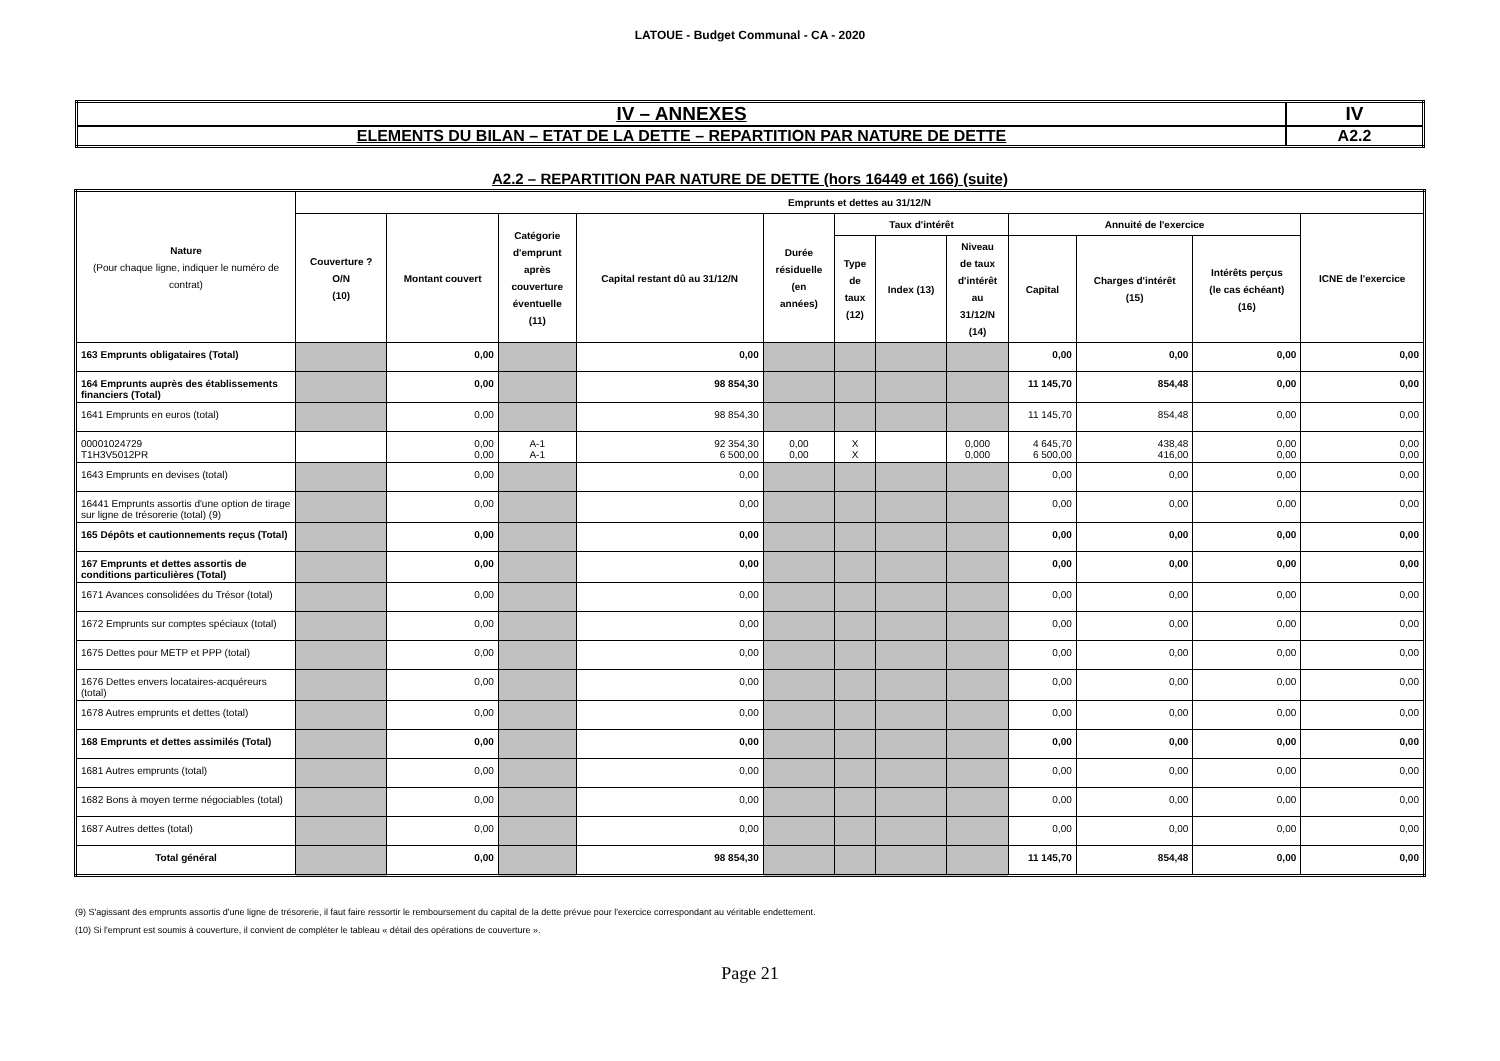LATOUE - Budget Communal - CA - 2020
| IV – ANNEXES | IV |
| ELEMENTS DU BILAN – ETAT DE LA DETTE – REPARTITION PAR NATURE DE DETTE | A2.2 |
A2.2 – REPARTITION PAR NATURE DE DETTE (hors 16449 et 166) (suite)
| Nature (Pour chaque ligne, indiquer le numéro de contrat) | Emprunts et dettes au 31/12/N | | | | | | | | | | | |
| --- | --- | --- | --- | --- | --- | --- | --- | --- | --- | --- | --- | --- |
| | Couverture ? O/N (10) | Montant couvert | Catégorie d'emprunt après couverture éventuelle (11) | Capital restant dû au 31/12/N | Durée résiduelle (en années) | Taux d'intérêt | | | Annuité de l'exercice | | | ICNE de l'exercice |
| | | | | | | Type de taux (12) | Index (13) | Niveau de taux d'intérêt au 31/12/N (14) | Capital | Charges d'intérêt (15) | Intérêts perçus (le cas échéant) (16) | |
| 163 Emprunts obligataires (Total) | | 0,00 | | 0,00 | | | | | 0,00 | 0,00 | 0,00 | 0,00 |
| 164 Emprunts auprès des établissements financiers (Total) | | 0,00 | | 98 854,30 | | | | | 11 145,70 | 854,48 | 0,00 | 0,00 |
| 1641 Emprunts en euros (total) | | 0,00 | | 98 854,30 | | | | | 11 145,70 | 854,48 | 0,00 | 0,00 |
| 00001024729 T1H3V5012PR | | 0,00 0,00 | A-1 A-1 | 92 354,30 6 500,00 | 0,00 0,00 | X X | | 0,000 0,000 | 4 645,70 6 500,00 | 438,48 416,00 | 0,00 0,00 | 0,00 0,00 |
| 1643 Emprunts en devises (total) | | 0,00 | | 0,00 | | | | | 0,00 | 0,00 | 0,00 | 0,00 |
| 16441 Emprunts assortis d'une option de tirage sur ligne de trésorerie (total) (9) | | 0,00 | | 0,00 | | | | | 0,00 | 0,00 | 0,00 | 0,00 |
| 165 Dépôts et cautionnements reçus (Total) | | 0,00 | | 0,00 | | | | | 0,00 | 0,00 | 0,00 | 0,00 |
| 167 Emprunts et dettes assortis de conditions particulières (Total) | | 0,00 | | 0,00 | | | | | 0,00 | 0,00 | 0,00 | 0,00 |
| 1671 Avances consolidées du Trésor (total) | | 0,00 | | 0,00 | | | | | 0,00 | 0,00 | 0,00 | 0,00 |
| 1672 Emprunts sur comptes spéciaux (total) | | 0,00 | | 0,00 | | | | | 0,00 | 0,00 | 0,00 | 0,00 |
| 1675 Dettes pour METP et PPP (total) | | 0,00 | | 0,00 | | | | | 0,00 | 0,00 | 0,00 | 0,00 |
| 1676 Dettes envers locataires-acquéreurs (total) | | 0,00 | | 0,00 | | | | | 0,00 | 0,00 | 0,00 | 0,00 |
| 1678 Autres emprunts et dettes (total) | | 0,00 | | 0,00 | | | | | 0,00 | 0,00 | 0,00 | 0,00 |
| 168 Emprunts et dettes assimilés (Total) | | 0,00 | | 0,00 | | | | | 0,00 | 0,00 | 0,00 | 0,00 |
| 1681 Autres emprunts (total) | | 0,00 | | 0,00 | | | | | 0,00 | 0,00 | 0,00 | 0,00 |
| 1682 Bons à moyen terme négociables (total) | | 0,00 | | 0,00 | | | | | 0,00 | 0,00 | 0,00 | 0,00 |
| 1687 Autres dettes (total) | | 0,00 | | 0,00 | | | | | 0,00 | 0,00 | 0,00 | 0,00 |
| Total général | | 0,00 | | 98 854,30 | | | | | 11 145,70 | 854,48 | 0,00 | 0,00 |
(9) S'agissant des emprunts assortis d'une ligne de trésorerie, il faut faire ressortir le remboursement du capital de la dette prévue pour l'exercice correspondant au véritable endettement.
(10) Si l'emprunt est soumis à couverture, il convient de compléter le tableau « détail des opérations de couverture ».
Page 21